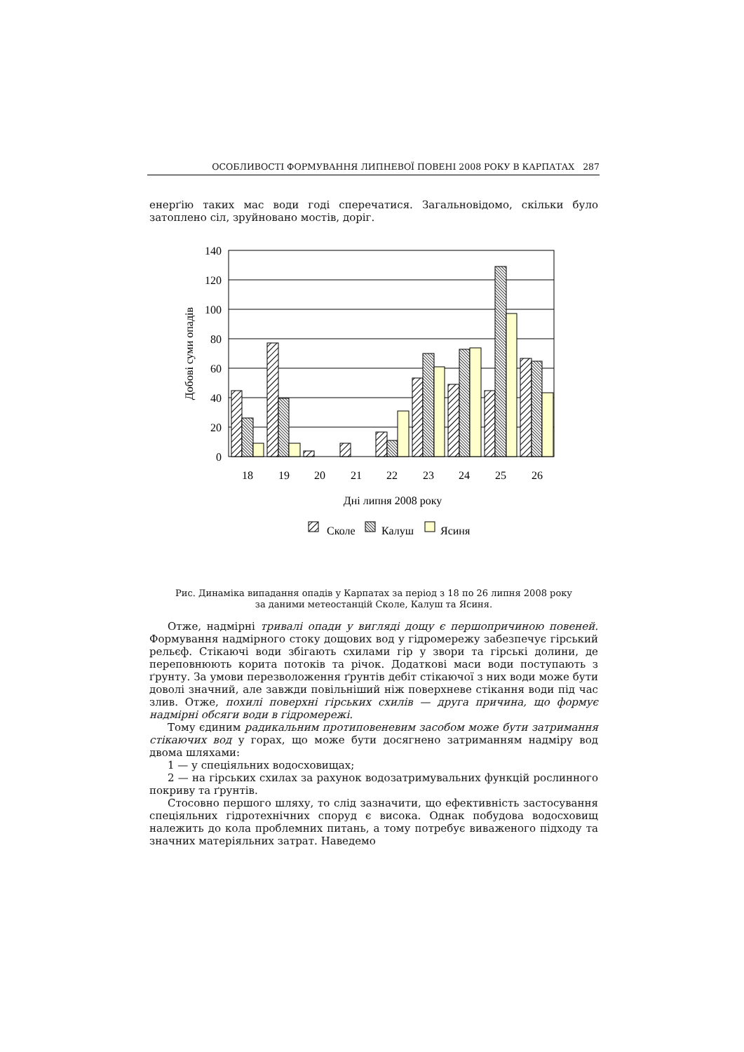ОСОБЛИВОСТІ ФОРМУВАННЯ ЛИПНЕВОЇ ПОВЕНІ 2008 РОКУ В КАРПАТАХ 287
енерґію таких мас води годі сперечатися. Загальновідомо, скільки було затоплено сіл, зруйновано мостів, доріг.
140
120
100
80
60
40
20
0
18
19
20
21
22
23
24
25
26
Дні липня 2008 року
Добові суми опадів
Сколе
Калуш
Ясиня
Рис. Динаміка випадання опадів у Карпатах за період з 18 по 26 липня 2008 року
за даними метеостанцій Сколе, Калуш та Ясиня.
Отже, надмірні тривалі опади у вигляді дощу є першопричиною повеней. Формування надмірного стоку дощових вод у гідромережу забезпечує гірський рельєф. Стікаючі води збігають схилами гір у звори та гірські долини, де переповнюють корита потоків та річок. Додаткові маси води поступають з ґрунту. За умови перезволоження ґрунтів дебіт стікаючої з них води може бути доволі значний, але завжди повільніший ніж поверхневе стікання води під час злив. Отже, похилі поверхні гірських схилів — друга причина, що формує надмірні обсяги води в гідромережі.
Тому єдиним радикальним протиповеневим засобом може бути затримання стікаючих вод у горах, що може бути досягнено затриманням надміру вод двома шляхами:
1 — у спеціяльних водосховищах;
2 — на гірських схилах за рахунок водозатримувальних функцій рослинного покриву та ґрунтів.
Стосовно першого шляху, то слід зазначити, що ефективність застосування спеціяльних гідротехнічних споруд є висока. Однак побудова водосховищ належить до кола проблемних питань, а тому потребує виваженого підходу та значних матеріяльних затрат. Наведемо